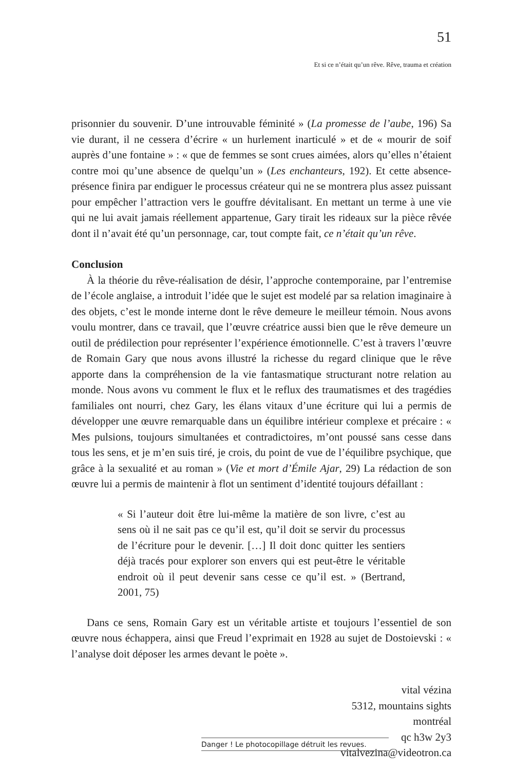51
Et si ce n’était qu’un rêve. Rêve, trauma et création
prisonnier du souvenir. D’une introuvable féminité » (La promesse de l’aube, 196) Sa vie durant, il ne cessera d’écrire « un hurlement inarticulé » et de « mourir de soif auprès d’une fontaine » : « que de femmes se sont crues aimées, alors qu’elles n’étaient contre moi qu’une absence de quelqu’un » (Les enchanteurs, 192). Et cette absence-présence finira par endiguer le processus créateur qui ne se montrera plus assez puissant pour empêcher l’attraction vers le gouffre dévitalisant. En mettant un terme à une vie qui ne lui avait jamais réellement appartenue, Gary tirait les rideaux sur la pièce rêvée dont il n’avait été qu’un personnage, car, tout compte fait, ce n’était qu’un rêve.
Conclusion
À la théorie du rêve-réalisation de désir, l’approche contemporaine, par l’entremise de l’école anglaise, a introduit l’idée que le sujet est modelé par sa relation imaginaire à des objets, c’est le monde interne dont le rêve demeure le meilleur témoin. Nous avons voulu montrer, dans ce travail, que l’œuvre créatrice aussi bien que le rêve demeure un outil de prédilection pour représenter l’expérience émotionnelle. C’est à travers l’œuvre de Romain Gary que nous avons illustré la richesse du regard clinique que le rêve apporte dans la compréhension de la vie fantasmatique structurant notre relation au monde. Nous avons vu comment le flux et le reflux des traumatismes et des tragédies familiales ont nourri, chez Gary, les élans vitaux d’une écriture qui lui a permis de développer une œuvre remarquable dans un équilibre intérieur complexe et précaire : « Mes pulsions, toujours simultanées et contradictoires, m’ont poussé sans cesse dans tous les sens, et je m’en suis tiré, je crois, du point de vue de l’équilibre psychique, que grâce à la sexualité et au roman » (Vie et mort d’Émile Ajar, 29) La rédaction de son œuvre lui a permis de maintenir à flot un sentiment d’identité toujours défaillant :
« Si l’auteur doit être lui-même la matière de son livre, c’est au sens où il ne sait pas ce qu’il est, qu’il doit se servir du processus de l’écriture pour le devenir. […] Il doit donc quitter les sentiers déjà tracés pour explorer son envers qui est peut-être le véritable endroit où il peut devenir sans cesse ce qu’il est. » (Bertrand, 2001, 75)
Dans ce sens, Romain Gary est un véritable artiste et toujours l’essentiel de son œuvre nous échappera, ainsi que Freud l’exprimait en 1928 au sujet de Dostoievski : « l’analyse doit déposer les armes devant le poète ».
vital vézina
5312, mountains sights
montréal
qc h3w 2y3
vitalvezina@videotron.ca
Danger ! Le photocopillage détruit les revues.